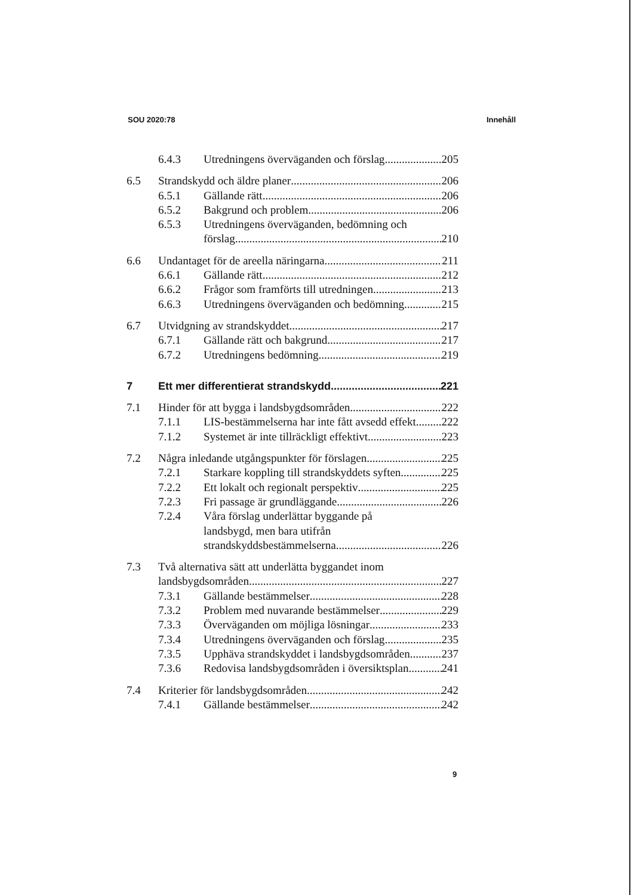SOU 2020:78 Innehåll
6.4.3 Utredningens överväganden och förslag 205
6.5 Strandskydd och äldre planer 206
6.5.1 Gällande rätt 206
6.5.2 Bakgrund och problem 206
6.5.3 Utredningens överväganden, bedömning och
förslag 210
6.6 Undantaget för de areella näringarna 211
6.6.1 Gällande rätt 212
6.6.2 Frågor som framförts till utredningen 213
6.6.3 Utredningens överväganden och bedömning 215
6.7 Utvidgning av strandskyddet 217
6.7.1 Gällande rätt och bakgrund 217
6.7.2 Utredningens bedömning 219
7 Ett mer differentierat strandskydd 221
7.1 Hinder för att bygga i landsbygdsområden 222
7.1.1 LIS-bestämmelserna har inte fått avsedd effekt 222
7.1.2 Systemet är inte tillräckligt effektivt 223
7.2 Några inledande utgångspunkter för förslagen 225
7.2.1 Starkare koppling till strandskyddets syften 225
7.2.2 Ett lokalt och regionalt perspektiv 225
7.2.3 Fri passage är grundläggande 226
7.2.4 Våra förslag underlättar byggande på
landsbygd, men bara utifrån
strandskyddsbestämmelserna 226
7.3 Två alternativa sätt att underlätta byggandet inom
landsbygdsområden 227
7.3.1 Gällande bestämmelser 228
7.3.2 Problem med nuvarande bestämmelser 229
7.3.3 Överväganden om möjliga lösningar 233
7.3.4 Utredningens överväganden och förslag 235
7.3.5 Upphäva strandskyddet i landsbygdsområden 237
7.3.6 Redovisa landsbygdsområden i översiktsplan 241
7.4 Kriterier för landsbygdsområden 242
7.4.1 Gällande bestämmelser 242
9